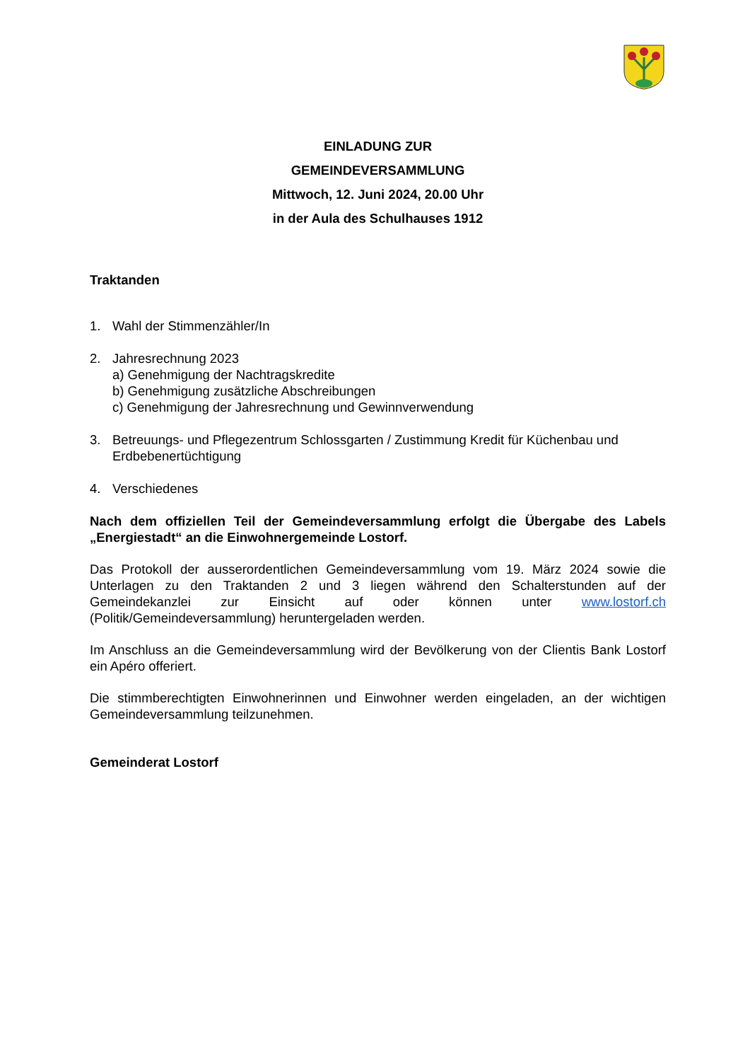EINLADUNG ZUR
GEMEINDEVERSAMMLUNG
Mittwoch, 12. Juni 2024, 20.00 Uhr
in der Aula des Schulhauses 1912
Traktanden
1. Wahl der Stimmenzähler/In
2. Jahresrechnung 2023
a) Genehmigung der Nachtragskredite
b) Genehmigung zusätzliche Abschreibungen
c) Genehmigung der Jahresrechnung und Gewinnverwendung
3. Betreuungs- und Pflegezentrum Schlossgarten / Zustimmung Kredit für Küchenbau und Erdbebenertüchtigung
4. Verschiedenes
Nach dem offiziellen Teil der Gemeindeversammlung erfolgt die Übergabe des Labels „Energiestadt“ an die Einwohnergemeinde Lostorf.
Das Protokoll der ausserordentlichen Gemeindeversammlung vom 19. März 2024 sowie die Unterlagen zu den Traktanden 2 und 3 liegen während den Schalterstunden auf der Gemeindekanzlei zur Einsicht auf oder können unter www.lostorf.ch (Politik/Gemeindeversammlung) heruntergeladen werden.
Im Anschluss an die Gemeindeversammlung wird der Bevölkerung von der Clientis Bank Lostorf ein Apéro offeriert.
Die stimmberechtigten Einwohnerinnen und Einwohner werden eingeladen, an der wichtigen Gemeindeversammlung teilzunehmen.
Gemeinderat Lostorf